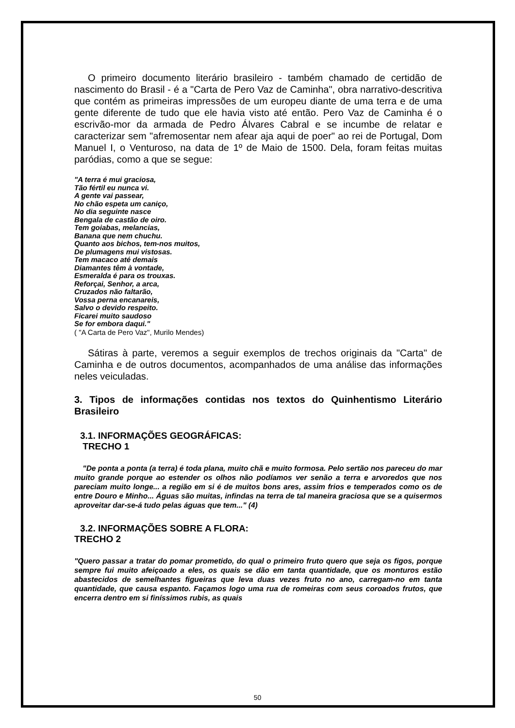O primeiro documento literário brasileiro - também chamado de certidão de nascimento do Brasil - é a "Carta de Pero Vaz de Caminha", obra narrativo-descritiva que contém as primeiras impressões de um europeu diante de uma terra e de uma gente diferente de tudo que ele havia visto até então. Pero Vaz de Caminha é o escrivão-mor da armada de Pedro Álvares Cabral e se incumbe de relatar e caracterizar sem "afremosentar nem afear aja aqui de poer" ao rei de Portugal, Dom Manuel I, o Venturoso, na data de 1º de Maio de 1500. Dela, foram feitas muitas paródias, como a que se segue:
"A terra é mui graciosa,
Tão fértil eu nunca vi.
A gente vai passear,
No chão espeta um caniço,
No dia seguinte nasce
Bengala de castão de oiro.
Tem goiabas, melancias,
Banana que nem chuchu.
Quanto aos bichos, tem-nos muitos,
De plumagens mui vistosas.
Tem macaco até demais
Diamantes têm à vontade,
Esmeralda é para os trouxas.
Reforçai, Senhor, a arca,
Cruzados não faltarão,
Vossa perna encanareis,
Salvo o devido respeito.
Ficarei muito saudoso
Se for embora daqui."
( "A Carta de Pero Vaz", Murilo Mendes)
Sátiras à parte, veremos a seguir exemplos de trechos originais da "Carta" de Caminha e de outros documentos, acompanhados de uma análise das informações neles veiculadas.
3. Tipos de informações contidas nos textos do Quinhentismo Literário Brasileiro
3.1. INFORMAÇÕES GEOGRÁFICAS:
TRECHO 1
"De ponta a ponta (a terra) é toda plana, muito chã e muito formosa. Pelo sertão nos pareceu do mar muito grande porque ao estender os olhos não podíamos ver senão a terra e arvoredos que nos pareciam muito longe... a região em si é de muitos bons ares, assim frios e temperados como os de entre Douro e Minho... Águas são muitas, infindas na terra de tal maneira graciosa que se a quisermos aproveitar dar-se-á tudo pelas águas que tem..." (4)
3.2. INFORMAÇÕES SOBRE A FLORA:
TRECHO 2
"Quero passar a tratar do pomar prometido, do qual o primeiro fruto quero que seja os figos, porque sempre fui muito afeiçoado a eles, os quais se dão em tanta quantidade, que os monturos estão abastecidos de semelhantes figueiras que leva duas vezes fruto no ano, carregam-no em tanta quantidade, que causa espanto. Façamos logo uma rua de romeiras com seus coroados frutos, que encerra dentro em si finíssimos rubis, as quais
50